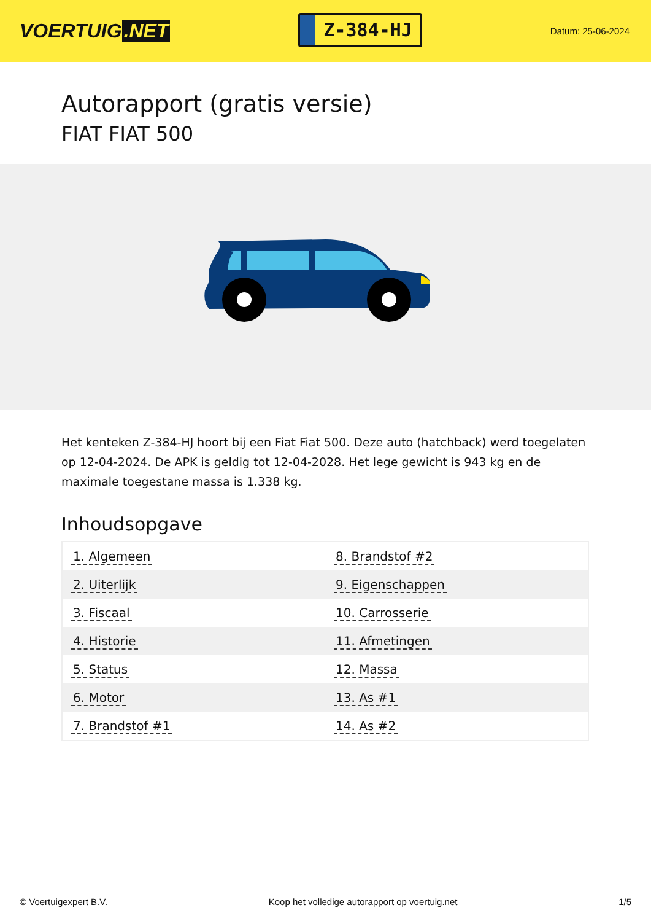VOERTUIG.NET
Z-384-HJ
Datum: 25-06-2024
Autorapport (gratis versie)
FIAT FIAT 500
Het kenteken Z-384-HJ hoort bij een Fiat Fiat 500. Deze auto (hatchback) werd toegelaten op 12-04-2024. De APK is geldig tot 12-04-2028. Het lege gewicht is 943 kg en de maximale toegestane massa is 1.338 kg.
Inhoudsopgave
| 1. Algemeen | 8. Brandstof #2 |
| 2. Uiterlijk | 9. Eigenschappen |
| 3. Fiscaal | 10. Carrosserie |
| 4. Historie | 11. Afmetingen |
| 5. Status | 12. Massa |
| 6. Motor | 13. As #1 |
| 7. Brandstof #1 | 14. As #2 |
© Voertuigexpert B.V. Koop het volledige autorapport op voertuig.net 1/5